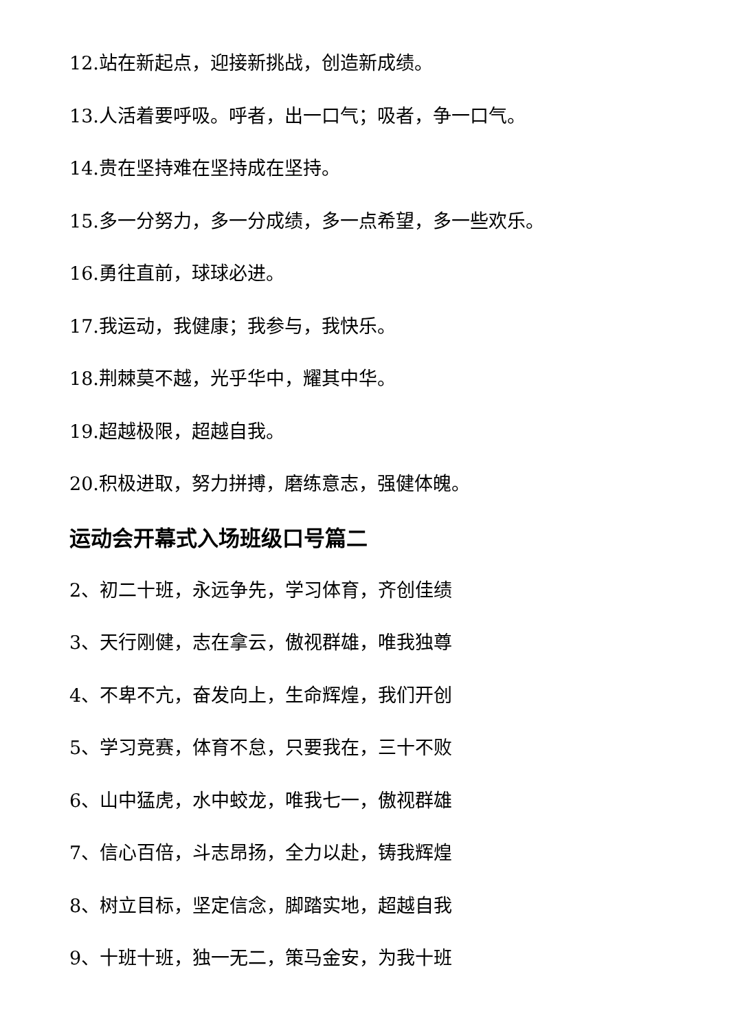12.站在新起点，迎接新挑战，创造新成绩。
13.人活着要呼吸。呼者，出一口气；吸者，争一口气。
14.贵在坚持难在坚持成在坚持。
15.多一分努力，多一分成绩，多一点希望，多一些欢乐。
16.勇往直前，球球必进。
17.我运动，我健康；我参与，我快乐。
18.荆棘莫不越，光乎华中，耀其中华。
19.超越极限，超越自我。
20.积极进取，努力拼搏，磨练意志，强健体魄。
运动会开幕式入场班级口号篇二
2、初二十班，永远争先，学习体育，齐创佳绩
3、天行刚健，志在拿云，傲视群雄，唯我独尊
4、不卑不亢，奋发向上，生命辉煌，我们开创
5、学习竞赛，体育不怠，只要我在，三十不败
6、山中猛虎，水中蛟龙，唯我七一，傲视群雄
7、信心百倍，斗志昂扬，全力以赴，铸我辉煌
8、树立目标，坚定信念，脚踏实地，超越自我
9、十班十班，独一无二，策马金安，为我十班